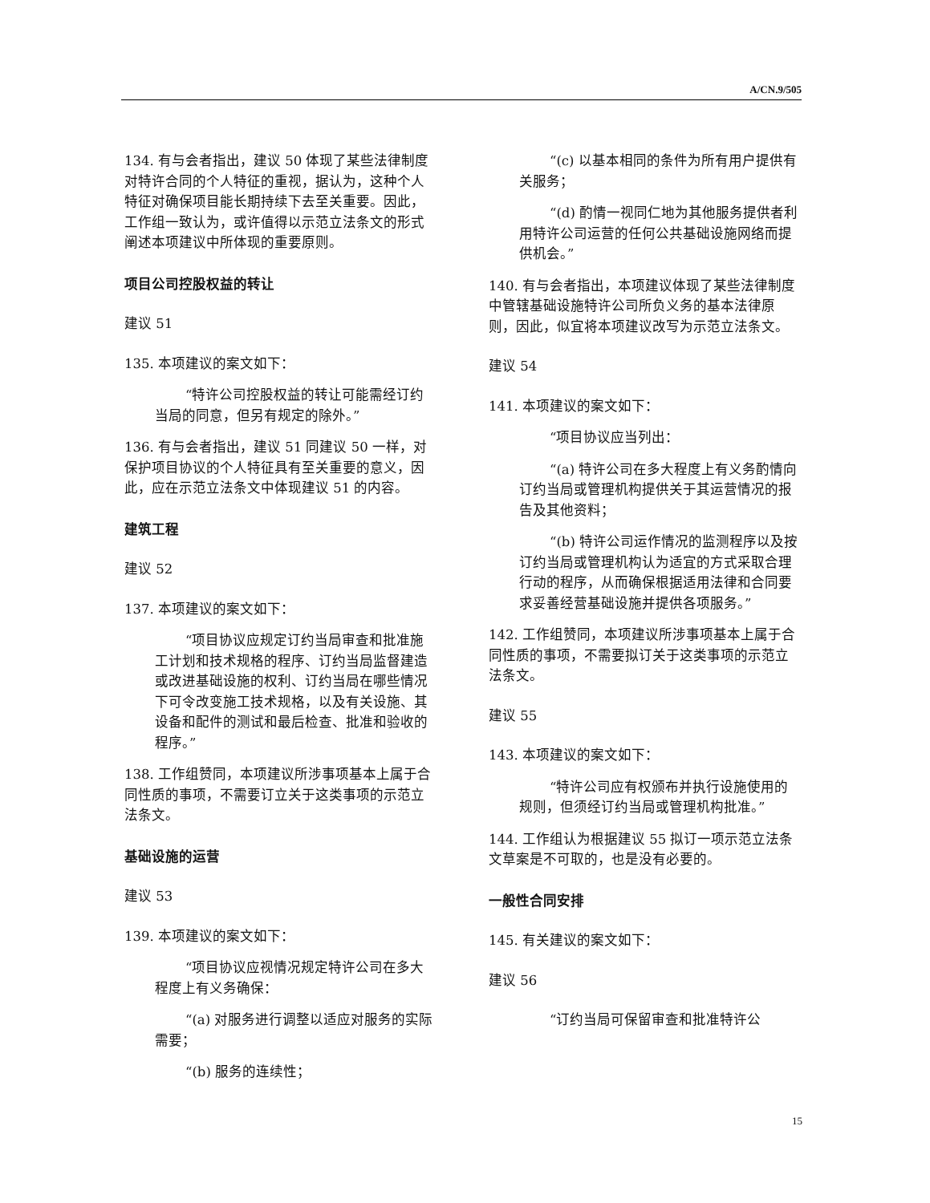A/CN.9/505
134. 有与会者指出，建议 50 体现了某些法律制度对特许合同的个人特征的重视，据认为，这种个人特征对确保项目能长期持续下去至关重要。因此，工作组一致认为，或许值得以示范立法条文的形式阐述本项建议中所体现的重要原则。
项目公司控股权益的转让
建议 51
135. 本项建议的案文如下：
“特许公司控股权益的转让可能需经订约当局的同意，但另有规定的除外。”
136. 有与会者指出，建议 51 同建议 50 一样，对保护项目协议的个人特征具有至关重要的意义，因此，应在示范立法条文中体现建议 51 的内容。
建筑工程
建议 52
137. 本项建议的案文如下：
“项目协议应规定订约当局审查和批准施工计划和技术规格的程序、订约当局监督建造或改进基础设施的权利、订约当局在哪些情况下可令改变施工技术规格，以及有关设施、其设备和配件的测试和最后检查、批准和验收的程序。”
138. 工作组赞同，本项建议所涉事项基本上属于合同性质的事项，不需要订立关于这类事项的示范立法条文。
基础设施的运营
建议 53
139. 本项建议的案文如下：
“项目协议应视情况规定特许公司在多大程度上有义务确保：
“(a) 对服务进行调整以适应对服务的实际需要；
“(b) 服务的连续性；
“(c) 以基本相同的条件为所有用户提供有关服务；
“(d) 酌情一视同仁地为其他服务提供者利用特许公司运营的任何公共基础设施网络而提供机会。”
140. 有与会者指出，本项建议体现了某些法律制度中管辖基础设施特许公司所负义务的基本法律原则，因此，似宜将本项建议改写为示范立法条文。
建议 54
141. 本项建议的案文如下：
“项目协议应当列出：
“(a) 特许公司在多大程度上有义务酌情向订约当局或管理机构提供关于其运营情况的报告及其他资料；
“(b) 特许公司运作情况的监测程序以及按订约当局或管理机构认为适宜的方式采取合理行动的程序，从而确保根据适用法律和合同要求妥善经营基础设施并提供各项服务。”
142. 工作组赞同，本项建议所涉事项基本上属于合同性质的事项，不需要拟订关于这类事项的示范立法条文。
建议 55
143. 本项建议的案文如下：
“特许公司应有权颁布并执行设施使用的规则，但须经订约当局或管理机构批准。”
144. 工作组认为根据建议 55 拟订一项示范立法条文草案是不可取的，也是没有必要的。
一般性合同安排
145. 有关建议的案文如下：
建议 56
“订约当局可保留审查和批准特许公
15